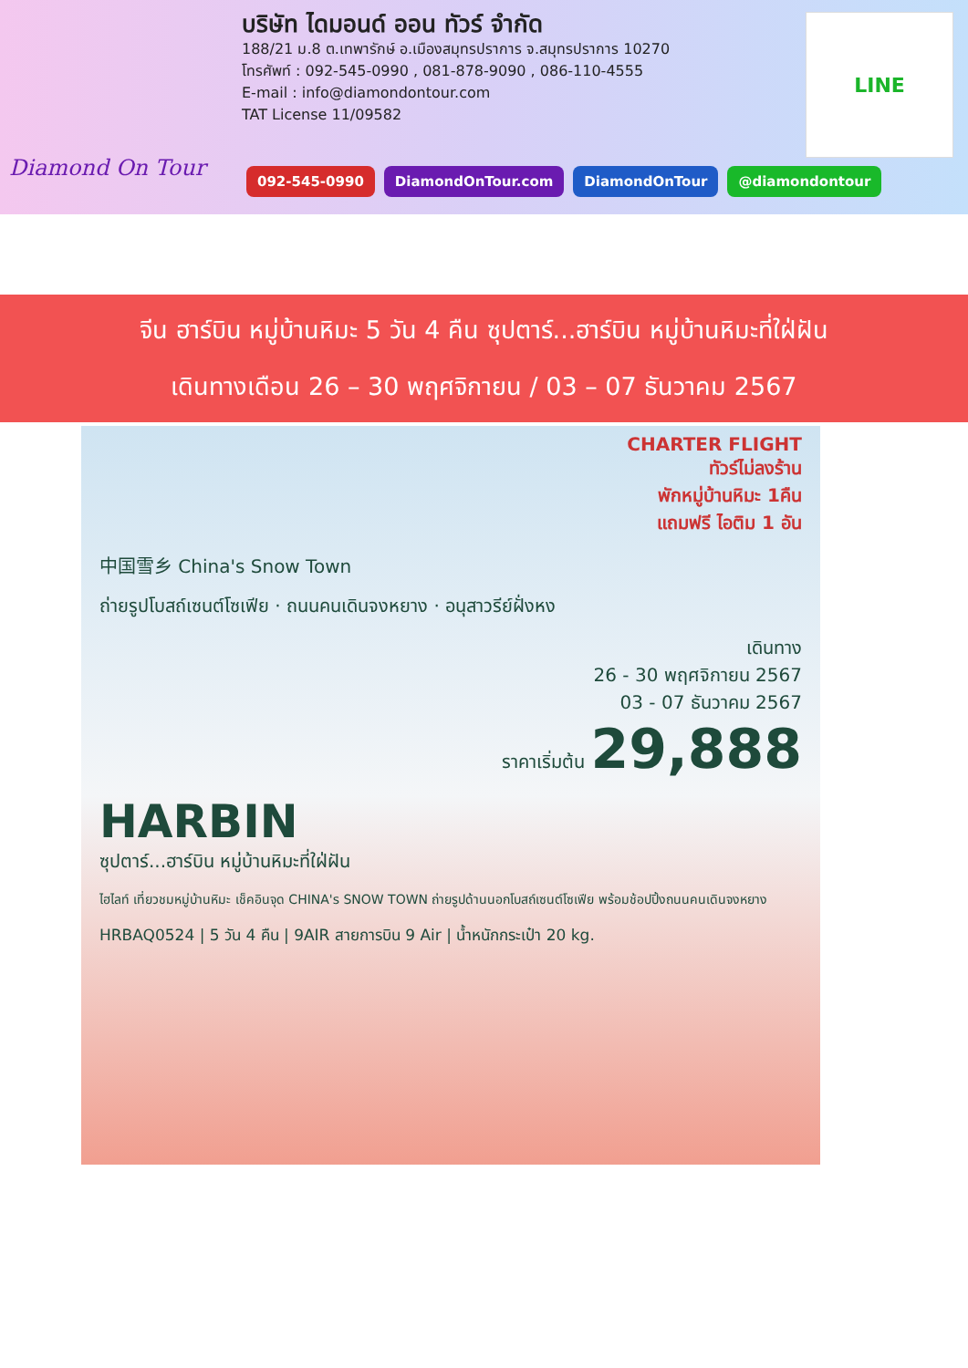Diamond On Tour
บริษัท ไดมอนด์ ออน ทัวร์ จำกัด
188/21 ม.8 ต.เทพารักษ์ อ.เมืองสมุทรปราการ จ.สมุทรปราการ 10270
โทรศัพท์ : 092-545-0990 , 081-878-9090 , 086-110-4555
E-mail : info@diamondontour.com
TAT License 11/09582
LINE
092-545-0990 DiamondOnTour.com DiamondOnTour @diamondontour
จีน ฮาร์บิน หมู่บ้านหิมะ 5 วัน 4 คืน ซุปตาร์...ฮาร์บิน หมู่บ้านหิมะที่ใฝ่ฝัน
เดินทางเดือน 26 – 30 พฤศจิกายน / 03 – 07 ธันวาคม 2567
CHARTER FLIGHT
ทัวร์ไม่ลงร้าน
พักหมู่บ้านหิมะ 1คืน
แถมฟรี ไอติม 1 อัน
中国雪乡 China's Snow Town
ถ่ายรูปโบสถ์เซนต์โซเฟีย · ถนนคนเดินจงหยาง · อนุสาวรีย์ฝั่งหง
เดินทาง
26 - 30 พฤศจิกายน 2567
03 - 07 ธันวาคม 2567
ราคาเริ่มต้น 29,888
HARBIN
ซุปตาร์...ฮาร์บิน หมู่บ้านหิมะที่ใฝ่ฝัน
ไฮไลท์ เที่ยวชมหมู่บ้านหิมะ เช็คอินจุด CHINA's SNOW TOWN ถ่ายรูปด้านนอกโบสถ์เซนต์โซเฟีย พร้อมช้อปปิ้งถนนคนเดินจงหยาง
HRBAQ0524 | 5 วัน 4 คืน | 9AIR สายการบิน 9 Air | น้ำหนักกระเป๋า 20 kg.